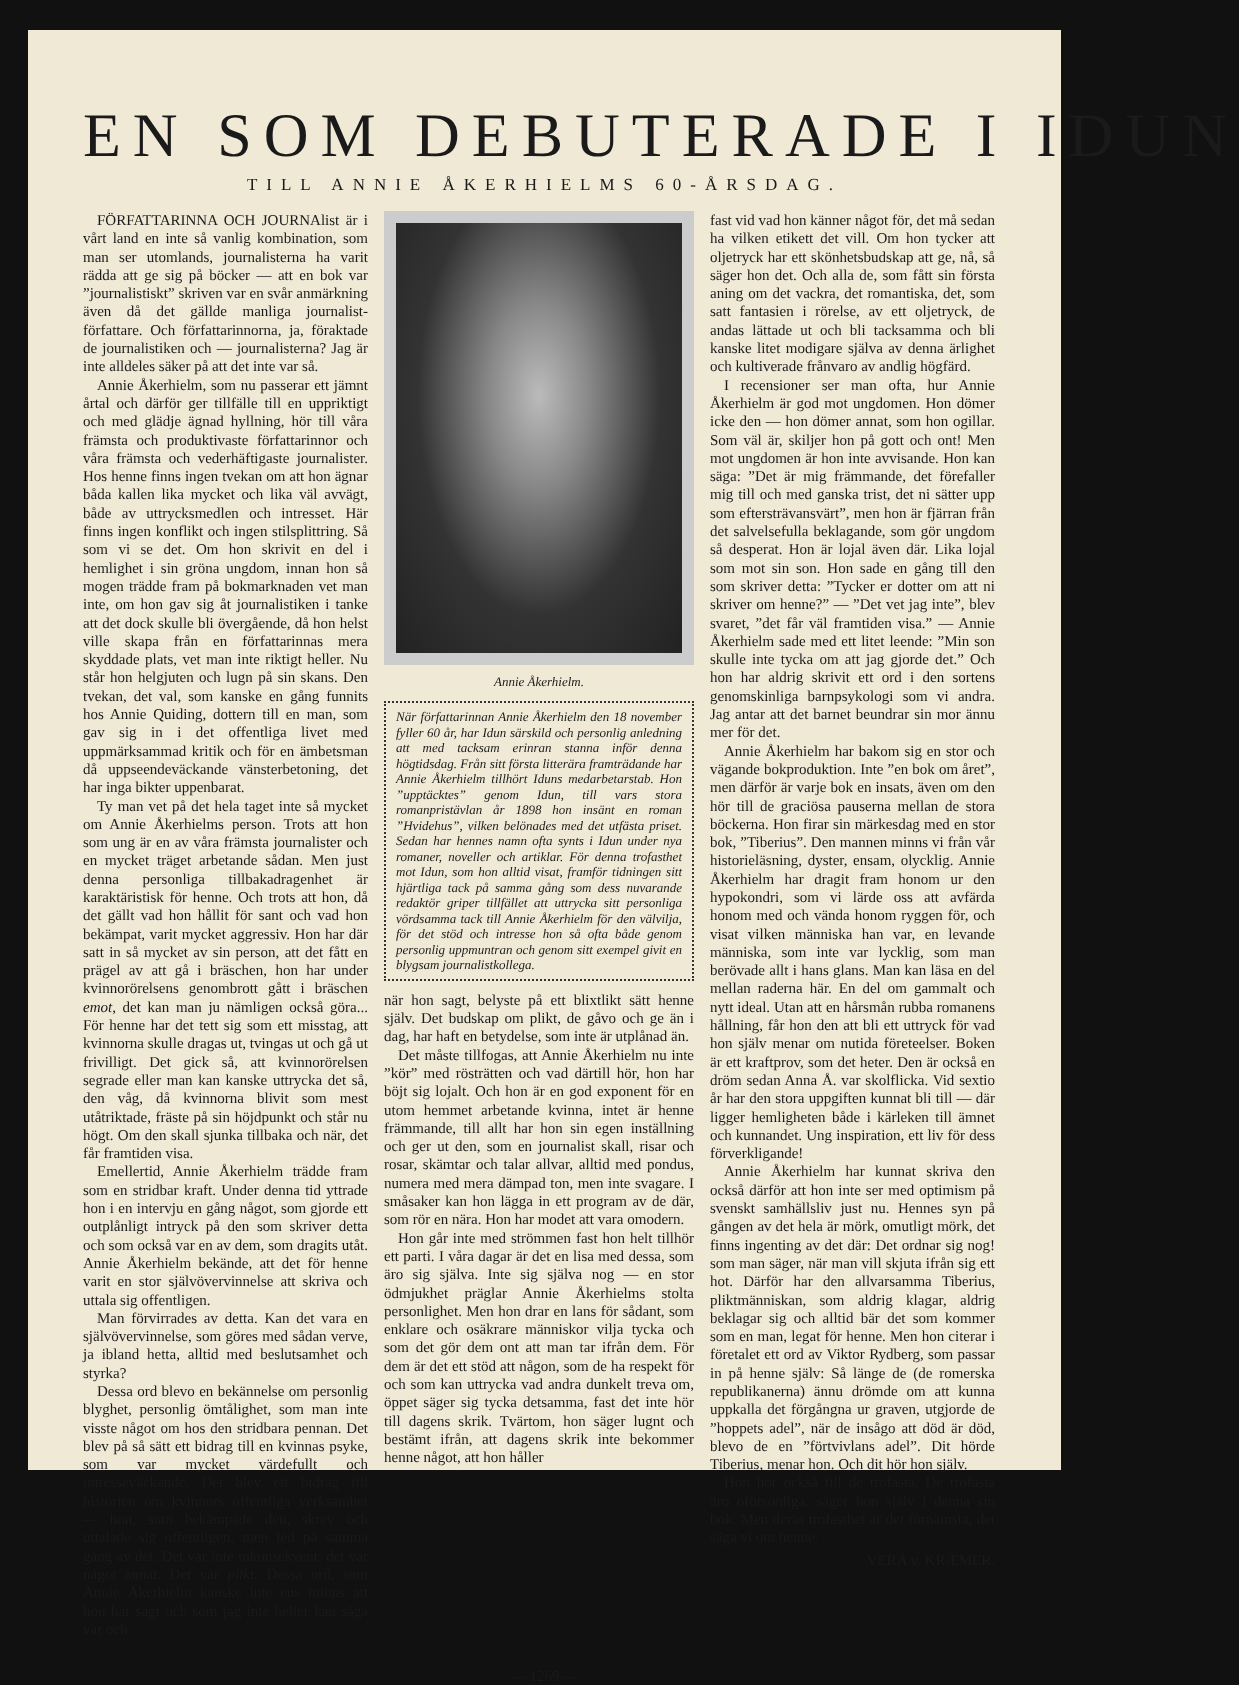EN SOM DEBUTERADE I IDUN
TILL ANNIE ÅKERHIELMS 60-ÅRSDAG.
FÖRFATTARINNA OCH JOURNAlist är i vårt land en inte så vanlig kombination, som man ser utomlands, journalisterna ha varit rädda att ge sig på böcker — att en bok var ”journalistiskt” skriven var en svår anmärkning även då det gällde manliga journalist-författare. Och författarinnorna, ja, föraktade de journalistiken och — journalisterna? Jag är inte alldeles säker på att det inte var så.
Annie Åkerhielm, som nu passerar ett jämnt årtal och därför ger tillfälle till en uppriktigt och med glädje ägnad hyllning, hör till våra främsta och produktivaste författarinnor och våra främsta och vederhäftigaste journalister. Hos henne finns ingen tvekan om att hon ägnar båda kallen lika mycket och lika väl avvägt, både av uttrycksmedlen och intresset. Här finns ingen konflikt och ingen stilsplittring. Så som vi se det. Om hon skrivit en del i hemlighet i sin gröna ungdom, innan hon så mogen trädde fram på bokmarknaden vet man inte, om hon gav sig åt journalistiken i tanke att det dock skulle bli övergående, då hon helst ville skapa från en författarinnas mera skyddade plats, vet man inte riktigt heller. Nu står hon helgjuten och lugn på sin skans. Den tvekan, det val, som kanske en gång funnits hos Annie Quiding, dottern till en man, som gav sig in i det offentliga livet med uppmärksammad kritik och för en ämbetsman då uppseendeväckande vänsterbetoning, det har inga bikter uppenbarat.
Ty man vet på det hela taget inte så mycket om Annie Åkerhielms person. Trots att hon som ung är en av våra främsta journalister och en mycket träget arbetande sådan. Men just denna personliga tillbakadragenhet är karaktäristisk för henne. Och trots att hon, då det gällt vad hon hållit för sant och vad hon bekämpat, varit mycket aggressiv. Hon har där satt in så mycket av sin person, att det fått en prägel av att gå i bräschen, hon har under kvinnorörelsens genombrott gått i bräschen emot, det kan man ju nämligen också göra... För henne har det tett sig som ett misstag, att kvinnorna skulle dragas ut, tvingas ut och gå ut frivilligt. Det gick så, att kvinnorörelsen segrade eller man kan kanske uttrycka det så, den våg, då kvinnorna blivit som mest utåtriktade, fräste på sin höjdpunkt och står nu högt. Om den skall sjunka tillbaka och när, det får framtiden visa.
Emellertid, Annie Åkerhielm trädde fram som en stridbar kraft. Under denna tid yttrade hon i en intervju en gång något, som gjorde ett outplånligt intryck på den som skriver detta och som också var en av dem, som dragits utåt. Annie Åkerhielm bekände, att det för henne varit en stor självövervinnelse att skriva och uttala sig offentligen.
Man förvirrades av detta. Kan det vara en självövervinnelse, som göres med sådan verve, ja ibland hetta, alltid med beslutsamhet och styrka?
Dessa ord blevo en bekännelse om personlig blyghet, personlig ömtålighet, som man inte visste något om hos den stridbara pennan. Det blev på så sätt ett bidrag till en kvinnas psyke, som var mycket värdefullt och intresseväckande. Det blev ett bidrag till historien om kvinnors offentliga verksamhet — hon, som bekämpade den, skrev och uttalade sig offentligen, men led på samma gång av det. Det var inte inkonsekvent, det var något annat. Det var plikt. Dessa ord, som Annie Åkerhielm kanske inte ens minns att hon har sagt och som jag inte heller kan säga var och
Annie Åkerhielm.
När författarinnan Annie Åkerhielm den 18 november fyller 60 år, har Idun särskild och personlig anledning att med tacksam erinran stanna inför denna högtidsdag. Från sitt första litterära framträdande har Annie Åkerhielm tillhört Iduns medarbetarstab. Hon ”upptäcktes” genom Idun, till vars stora romanpristävlan år 1898 hon insänt en roman ”Hvidehus”, vilken belönades med det utfästa priset. Sedan har hennes namn ofta synts i Idun under nya romaner, noveller och artiklar. För denna trofasthet mot Idun, som hon alltid visat, framför tidningen sitt hjärtliga tack på samma gång som dess nuvarande redaktör griper tillfället att uttrycka sitt personliga vördsamma tack till Annie Åkerhielm för den välvilja, för det stöd och intresse hon så ofta både genom personlig uppmuntran och genom sitt exempel givit en blygsam journalistkollega.
när hon sagt, belyste på ett blixtlikt sätt henne själv. Det budskap om plikt, de gåvo och ge än i dag, har haft en betydelse, som inte är utplånad än.
Det måste tillfogas, att Annie Åkerhielm nu inte ”kör” med rösträtten och vad därtill hör, hon har böjt sig lojalt. Och hon är en god exponent för en utom hemmet arbetande kvinna, intet är henne främmande, till allt har hon sin egen inställning och ger ut den, som en journalist skall, risar och rosar, skämtar och talar allvar, alltid med pondus, numera med mera dämpad ton, men inte svagare. I småsaker kan hon lägga in ett program av de där, som rör en nära. Hon har modet att vara omodern.
Hon går inte med strömmen fast hon helt tillhör ett parti. I våra dagar är det en lisa med dessa, som äro sig själva. Inte sig själva nog — en stor ödmjukhet präglar Annie Åkerhielms stolta personlighet. Men hon drar en lans för sådant, som enklare och osäkrare människor vilja tycka och som det gör dem ont att man tar ifrån dem. För dem är det ett stöd att någon, som de ha respekt för och som kan uttrycka vad andra dunkelt treva om, öppet säger sig tycka detsamma, fast det inte hör till dagens skrik. Tvärtom, hon säger lugnt och bestämt ifrån, att dagens skrik inte bekommer henne något, att hon håller
fast vid vad hon känner något för, det må sedan ha vilken etikett det vill. Om hon tycker att oljetryck har ett skönhetsbudskap att ge, nå, så säger hon det. Och alla de, som fått sin första aning om det vackra, det romantiska, det, som satt fantasien i rörelse, av ett oljetryck, de andas lättade ut och bli tacksamma och bli kanske litet modigare själva av denna ärlighet och kultiverade frånvaro av andlig högfärd.
I recensioner ser man ofta, hur Annie Åkerhielm är god mot ungdomen. Hon dömer icke den — hon dömer annat, som hon ogillar. Som väl är, skiljer hon på gott och ont! Men mot ungdomen är hon inte avvisande. Hon kan säga: ”Det är mig främmande, det förefaller mig till och med ganska trist, det ni sätter upp som eftersträvansvärt”, men hon är fjärran från det salvelsefulla beklagande, som gör ungdom så desperat. Hon är lojal även där. Lika lojal som mot sin son. Hon sade en gång till den som skriver detta: ”Tycker er dotter om att ni skriver om henne?” — ”Det vet jag inte”, blev svaret, ”det får väl framtiden visa.” — Annie Åkerhielm sade med ett litet leende: ”Min son skulle inte tycka om att jag gjorde det.” Och hon har aldrig skrivit ett ord i den sortens genomskinliga barnpsykologi som vi andra. Jag antar att det barnet beundrar sin mor ännu mer för det.
Annie Åkerhielm har bakom sig en stor och vägande bokproduktion. Inte ”en bok om året”, men därför är varje bok en insats, även om den hör till de graciösa pauserna mellan de stora böckerna. Hon firar sin märkesdag med en stor bok, ”Tiberius”. Den mannen minns vi från vår historieläsning, dyster, ensam, olycklig. Annie Åkerhielm har dragit fram honom ur den hypokondri, som vi lärde oss att avfärda honom med och vända honom ryggen för, och visat vilken människa han var, en levande människa, som inte var lycklig, som man berövade allt i hans glans. Man kan läsa en del mellan raderna här. En del om gammalt och nytt ideal. Utan att en hårsmån rubba romanens hållning, får hon den att bli ett uttryck för vad hon själv menar om nutida företeelser. Boken är ett kraftprov, som det heter. Den är också en dröm sedan Anna Å. var skolflicka. Vid sextio år har den stora uppgiften kunnat bli till — där ligger hemligheten både i kärleken till ämnet och kunnandet. Ung inspiration, ett liv för dess förverkligande!
Annie Åkerhielm har kunnat skriva den också därför att hon inte ser med optimism på svenskt samhällsliv just nu. Hennes syn på gången av det hela är mörk, omutligt mörk, det finns ingenting av det där: Det ordnar sig nog! som man säger, när man vill skjuta ifrån sig ett hot. Därför har den allvarsamma Tiberius, pliktmänniskan, som aldrig klagar, aldrig beklagar sig och alltid bär det som kommer som en man, legat för henne. Men hon citerar i företalet ett ord av Viktor Rydberg, som passar in på henne själv: Så länge de (de romerska republikanerna) ännu drömde om att kunna uppkalla det förgångna ur graven, utgjorde de ”hoppets adel”, när de insågo att död är död, blevo de en ”förtvivlans adel”. Dit hörde Tiberius, menar hon. Och dit hör hon själv.
Hon hör också till de trofasta. De trofasta äro oförsonliga, säger hon själv i denna sin bok. Men deras trofasthet är det förnämsta, det säga vi om henne.
VERA v. KRÆMER.
— 1269 —